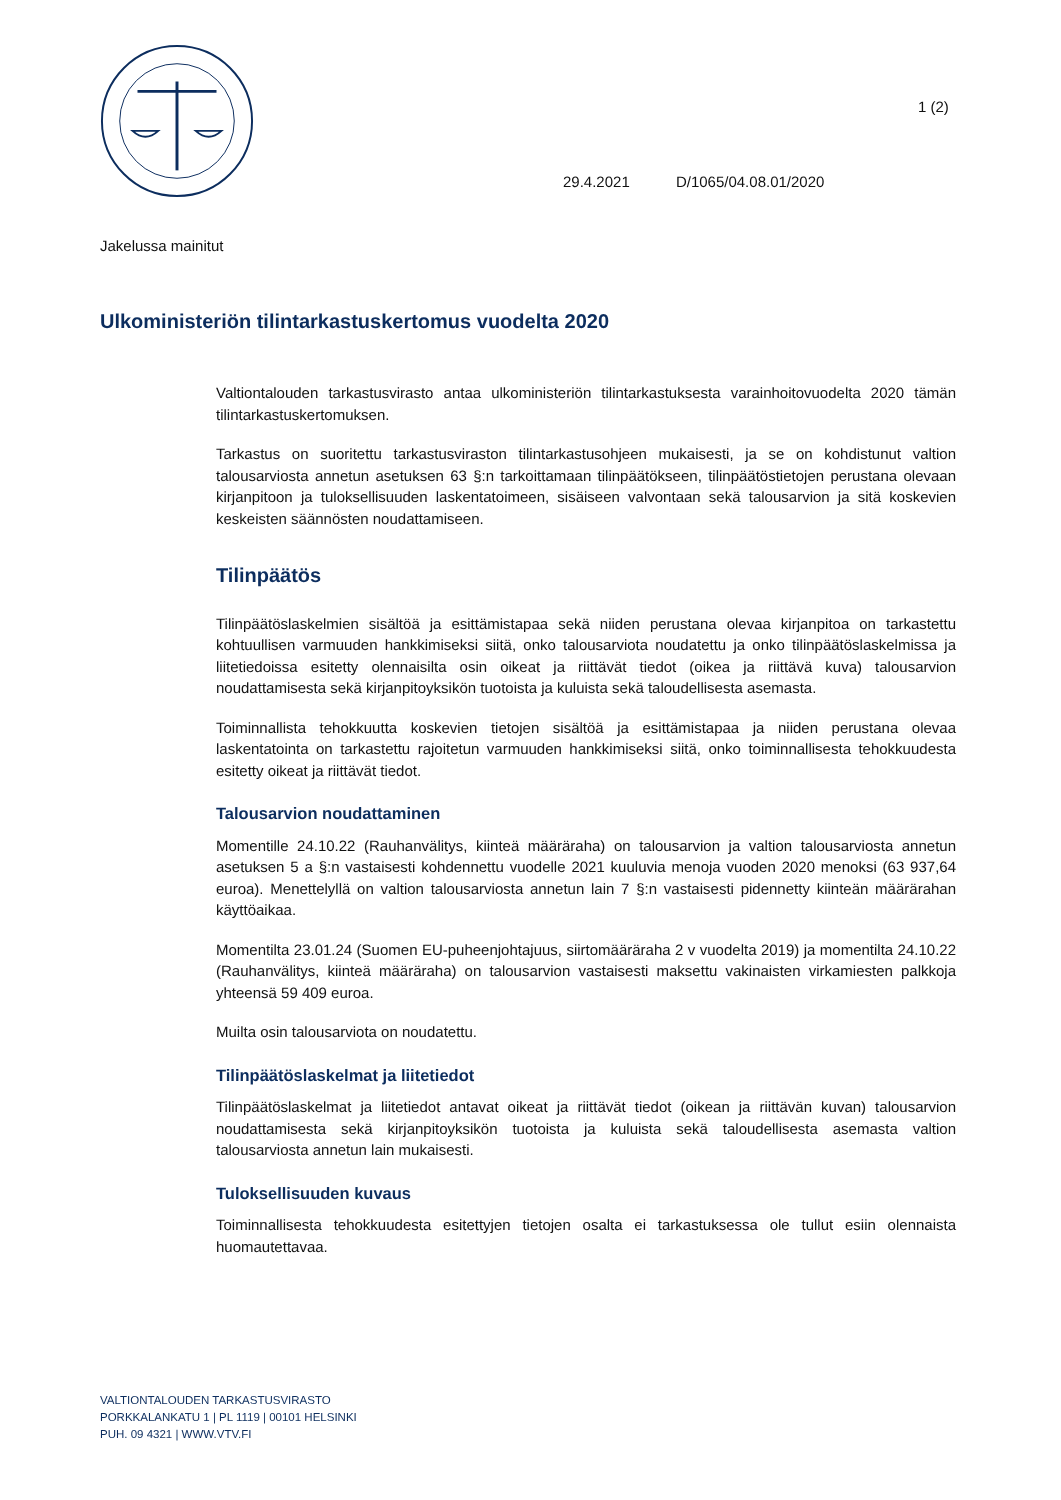1 (2)
29.4.2021 D/1065/04.08.01/2020
Jakelussa mainitut
Ulkoministeriön tilintarkastuskertomus vuodelta 2020
Valtiontalouden tarkastusvirasto antaa ulkoministeriön tilintarkastuksesta varainhoitovuodelta 2020 tämän tilintarkastuskertomuksen.
Tarkastus on suoritettu tarkastusviraston tilintarkastusohjeen mukaisesti, ja se on kohdistunut valtion talousarviosta annetun asetuksen 63 §:n tarkoittamaan tilinpäätökseen, tilinpäätöstietojen perustana olevaan kirjanpitoon ja tuloksellisuuden laskentatoimeen, sisäiseen valvontaan sekä talousarvion ja sitä koskevien keskeisten säännösten noudattamiseen.
Tilinpäätös
Tilinpäätöslaskelmien sisältöä ja esittämistapaa sekä niiden perustana olevaa kirjanpitoa on tarkastettu kohtuullisen varmuuden hankkimiseksi siitä, onko talousarviota noudatettu ja onko tilinpäätöslaskelmissa ja liitetiedoissa esitetty olennaisilta osin oikeat ja riittävät tiedot (oikea ja riittävä kuva) talousarvion noudattamisesta sekä kirjanpitoyksikön tuotoista ja kuluista sekä taloudellisesta asemasta.
Toiminnallista tehokkuutta koskevien tietojen sisältöä ja esittämistapaa ja niiden perustana olevaa laskentatointa on tarkastettu rajoitetun varmuuden hankkimiseksi siitä, onko toiminnallisesta tehokkuudesta esitetty oikeat ja riittävät tiedot.
Talousarvion noudattaminen
Momentille 24.10.22 (Rauhanvälitys, kiinteä määräraha) on talousarvion ja valtion talousarviosta annetun asetuksen 5 a §:n vastaisesti kohdennettu vuodelle 2021 kuuluvia menoja vuoden 2020 menoksi (63 937,64 euroa). Menettelyllä on valtion talousarviosta annetun lain 7 §:n vastaisesti pidennetty kiinteän määrärahan käyttöaikaa.
Momentilta 23.01.24 (Suomen EU-puheenjohtajuus, siirtomääräraha 2 v vuodelta 2019) ja momentilta 24.10.22 (Rauhanvälitys, kiinteä määräraha) on talousarvion vastaisesti maksettu vakinaisten virkamiesten palkkoja yhteensä 59 409 euroa.
Muilta osin talousarviota on noudatettu.
Tilinpäätöslaskelmat ja liitetiedot
Tilinpäätöslaskelmat ja liitetiedot antavat oikeat ja riittävät tiedot (oikean ja riittävän kuvan) talousarvion noudattamisesta sekä kirjanpitoyksikön tuotoista ja kuluista sekä taloudellisesta asemasta valtion talousarviosta annetun lain mukaisesti.
Tuloksellisuuden kuvaus
Toiminnallisesta tehokkuudesta esitettyjen tietojen osalta ei tarkastuksessa ole tullut esiin olennaista huomautettavaa.
VALTIONTALOUDEN TARKASTUSVIRASTO
PORKKALANKATU 1 | PL 1119 | 00101 HELSINKI
PUH. 09 4321 | WWW.VTV.FI